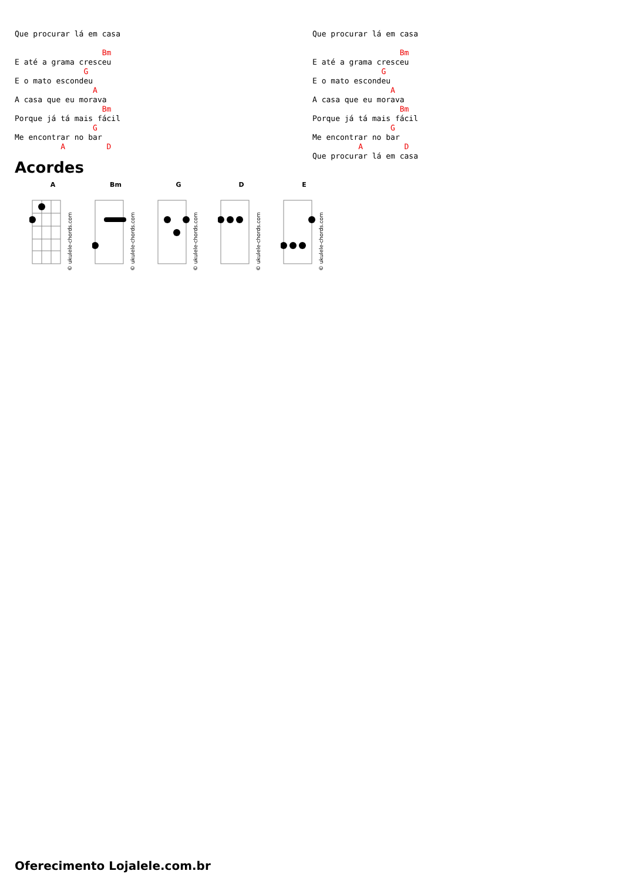Que procurar lá em casa

                   Bm
E até a grama cresceu
               G
E o mato escondeu
                 A
A casa que eu morava
                   Bm
Porque já tá mais fácil
                 G
Me encontrar no bar
          A         D
Que procurar lá em casa

                   Bm
E até a grama cresceu
               G
E o mato escondeu
                 A
A casa que eu morava
                   Bm
Porque já tá mais fácil
                 G
Me encontrar no bar
          A         D
Que procurar lá em casa
Acordes
A
© ukulele-chords.com
Bm
© ukulele-chords.com
G
© ukulele-chords.com
D
© ukulele-chords.com
E
© ukulele-chords.com
Oferecimento Lojalele.com.br